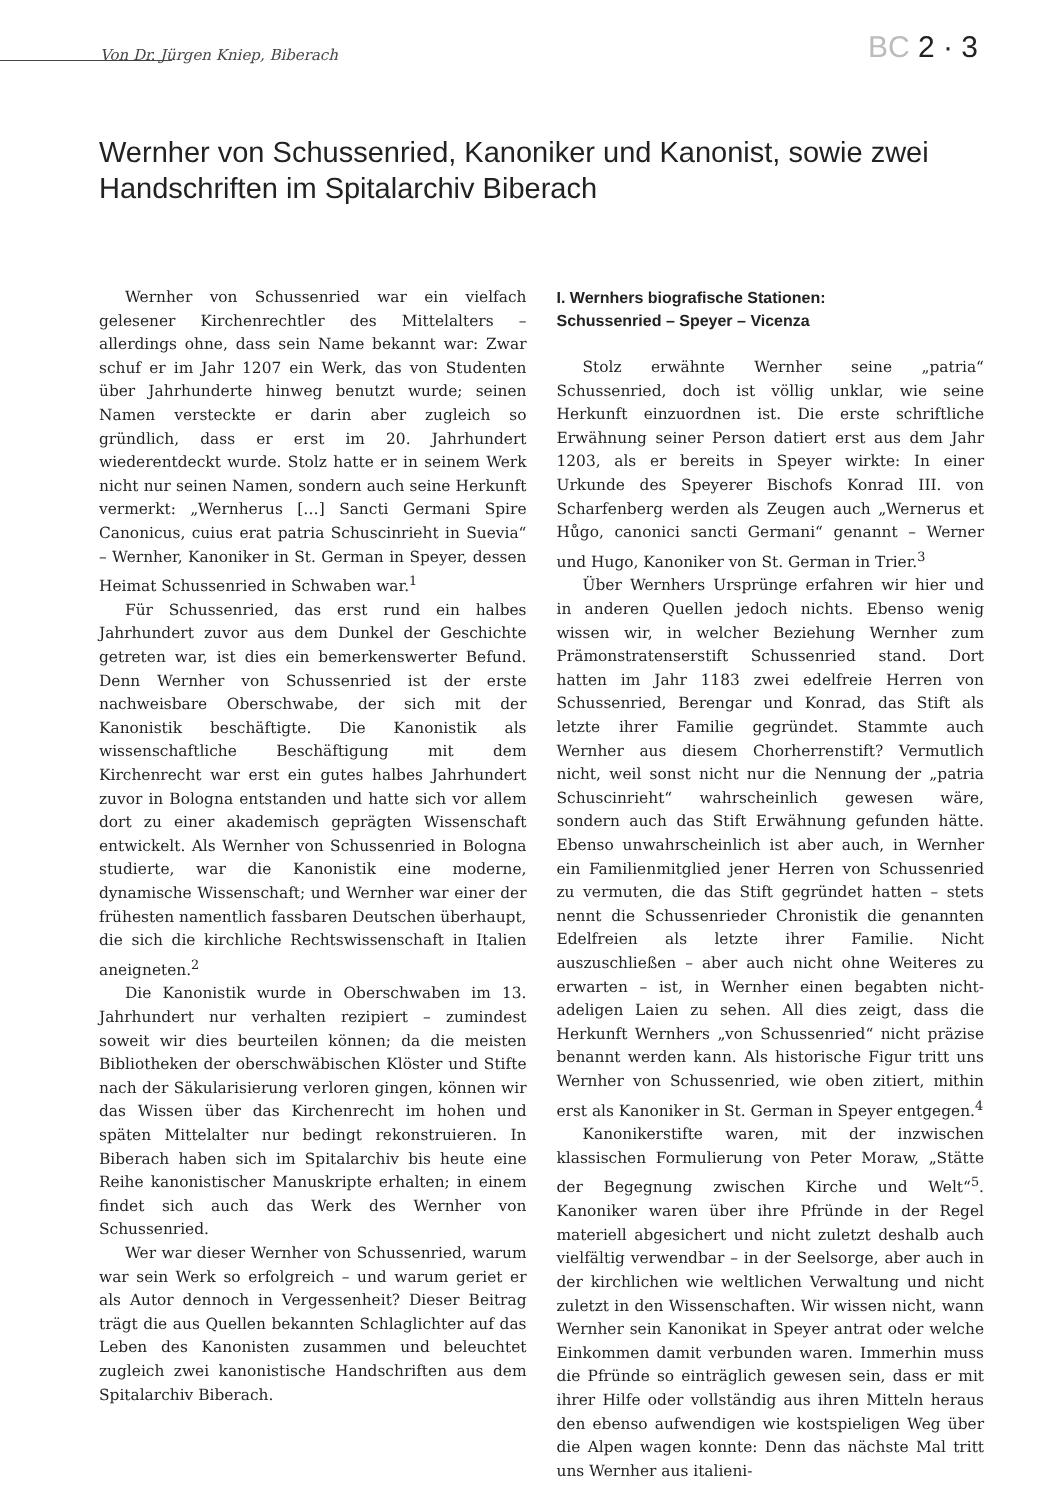Von Dr. Jürgen Kniep, Biberach
BC 2 · 3
Wernher von Schussenried, Kanoniker und Kanonist, sowie zwei Handschriften im Spitalarchiv Biberach
Wernher von Schussenried war ein vielfach gelesener Kirchenrechtler des Mittelalters – allerdings ohne, dass sein Name bekannt war: Zwar schuf er im Jahr 1207 ein Werk, das von Studenten über Jahrhunderte hinweg benutzt wurde; seinen Namen versteckte er darin aber zugleich so gründlich, dass er erst im 20. Jahrhundert wiederentdeckt wurde. Stolz hatte er in seinem Werk nicht nur seinen Namen, sondern auch seine Herkunft vermerkt: „Wernherus […] Sancti Germani Spire Canonicus, cuius erat patria Schuscinrieht in Suevia“ – Wernher, Kanoniker in St. German in Speyer, dessen Heimat Schussenried in Schwaben war.<sup>1</sup>
Für Schussenried, das erst rund ein halbes Jahrhundert zuvor aus dem Dunkel der Geschichte getreten war, ist dies ein bemerkenswerter Befund. Denn Wernher von Schussenried ist der erste nachweisbare Oberschwabe, der sich mit der Kanonistik beschäftigte. Die Kanonistik als wissenschaftliche Beschäftigung mit dem Kirchenrecht war erst ein gutes halbes Jahrhundert zuvor in Bologna entstanden und hatte sich vor allem dort zu einer akademisch geprägten Wissenschaft entwickelt. Als Wernher von Schussenried in Bologna studierte, war die Kanonistik eine moderne, dynamische Wissenschaft; und Wernher war einer der frühesten namentlich fassbaren Deutschen überhaupt, die sich die kirchliche Rechtswissenschaft in Italien aneigneten.<sup>2</sup>
Die Kanonistik wurde in Oberschwaben im 13. Jahrhundert nur verhalten rezipiert – zumindest soweit wir dies beurteilen können; da die meisten Bibliotheken der oberschwäbischen Klöster und Stifte nach der Säkularisierung verloren gingen, können wir das Wissen über das Kirchenrecht im hohen und späten Mittelalter nur bedingt rekonstruieren. In Biberach haben sich im Spitalarchiv bis heute eine Reihe kanonistischer Manuskripte erhalten; in einem findet sich auch das Werk des Wernher von Schussenried.
Wer war dieser Wernher von Schussenried, warum war sein Werk so erfolgreich – und warum geriet er als Autor dennoch in Vergessenheit? Dieser Beitrag trägt die aus Quellen bekannten Schlaglichter auf das Leben des Kanonisten zusammen und beleuchtet zugleich zwei kanonistische Handschriften aus dem Spitalarchiv Biberach.
I. Wernhers biografische Stationen:
Schussenried – Speyer – Vicenza
Stolz erwähnte Wernher seine „patria“ Schussenried, doch ist völlig unklar, wie seine Herkunft einzuordnen ist. Die erste schriftliche Erwähnung seiner Person datiert erst aus dem Jahr 1203, als er bereits in Speyer wirkte: In einer Urkunde des Speyerer Bischofs Konrad III. von Scharfenberg werden als Zeugen auch „Wernerus et Hůgo, canonici sancti Germani“ genannt – Werner und Hugo, Kanoniker von St. German in Trier.<sup>3</sup>
Über Wernhers Ursprünge erfahren wir hier und in anderen Quellen jedoch nichts. Ebenso wenig wissen wir, in welcher Beziehung Wernher zum Prämonstratenserstift Schussenried stand. Dort hatten im Jahr 1183 zwei edelfreie Herren von Schussenried, Berengar und Konrad, das Stift als letzte ihrer Familie gegründet. Stammte auch Wernher aus diesem Chorherrenstift? Vermutlich nicht, weil sonst nicht nur die Nennung der „patria Schuscinrieht“ wahrscheinlich gewesen wäre, sondern auch das Stift Erwähnung gefunden hätte. Ebenso unwahrscheinlich ist aber auch, in Wernher ein Familienmitglied jener Herren von Schussenried zu vermuten, die das Stift gegründet hatten – stets nennt die Schussenrieder Chronistik die genannten Edelfreien als letzte ihrer Familie. Nicht auszuschließen – aber auch nicht ohne Weiteres zu erwarten – ist, in Wernher einen begabten nicht-adeligen Laien zu sehen. All dies zeigt, dass die Herkunft Wernhers „von Schussenried“ nicht präzise benannt werden kann. Als historische Figur tritt uns Wernher von Schussenried, wie oben zitiert, mithin erst als Kanoniker in St. German in Speyer entgegen.<sup>4</sup>
Kanonikerstifte waren, mit der inzwischen klassischen Formulierung von Peter Moraw, „Stätte der Begegnung zwischen Kirche und Welt“<sup>5</sup>. Kanoniker waren über ihre Pfründe in der Regel materiell abgesichert und nicht zuletzt deshalb auch vielfältig verwendbar – in der Seelsorge, aber auch in der kirchlichen wie weltlichen Verwaltung und nicht zuletzt in den Wissenschaften. Wir wissen nicht, wann Wernher sein Kanonikat in Speyer antrat oder welche Einkommen damit verbunden waren. Immerhin muss die Pfründe so einträglich gewesen sein, dass er mit ihrer Hilfe oder vollständig aus ihren Mitteln heraus den ebenso aufwendigen wie kostspieligen Weg über die Alpen wagen konnte: Denn das nächste Mal tritt uns Wernher aus italieni-